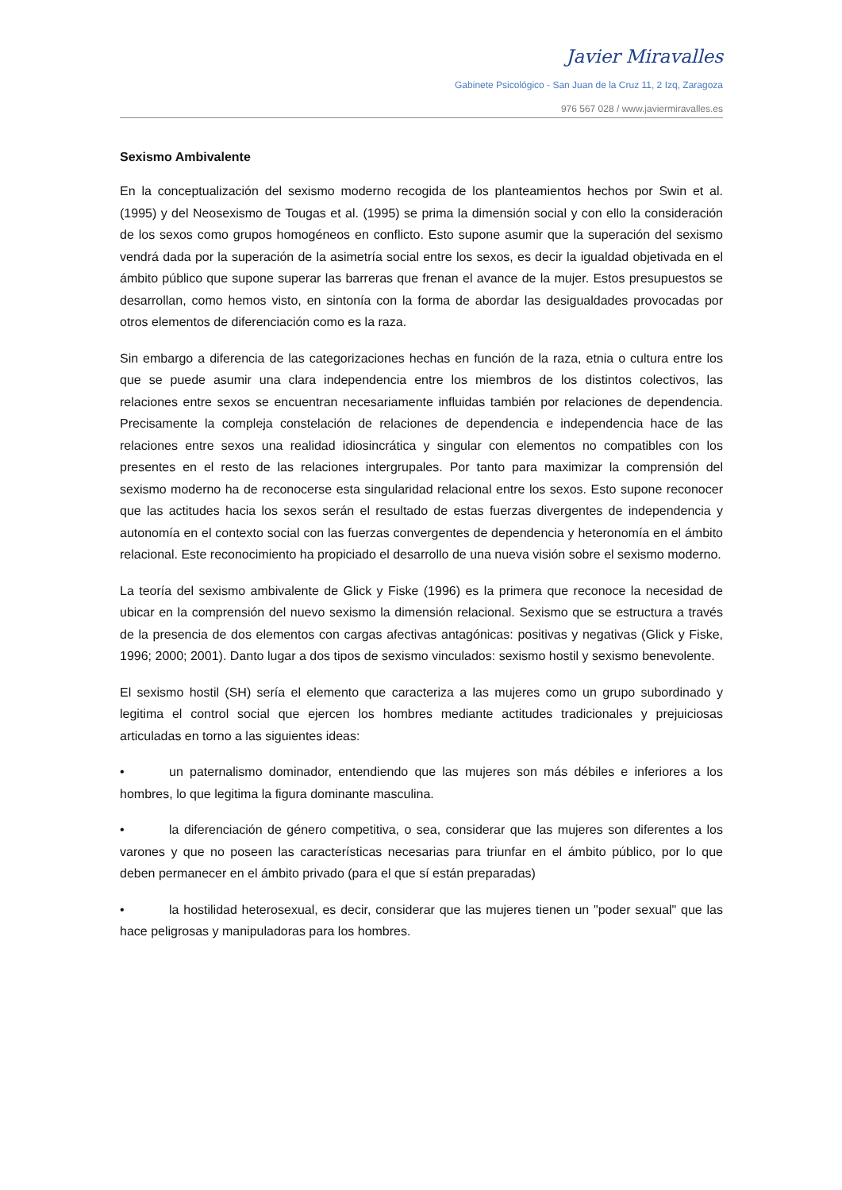Javier Miravalles
Gabinete Psicológico - San Juan de la Cruz 11, 2 Izq, Zaragoza
976 567 028 / www.javiermiravalles.es
Sexismo Ambivalente
En la conceptualización del sexismo moderno recogida de los planteamientos hechos por Swin et al. (1995) y del Neosexismo de Tougas et al. (1995) se prima la dimensión social y con ello la consideración de los sexos como grupos homogéneos en conflicto. Esto supone asumir que la superación del sexismo vendrá dada por la superación de la asimetría social entre los sexos, es decir la igualdad objetivada en el ámbito público que supone superar las barreras que frenan el avance de la mujer. Estos presupuestos se desarrollan, como hemos visto, en sintonía con la forma de abordar las desigualdades provocadas por otros elementos de diferenciación como es la raza.
Sin embargo a diferencia de las categorizaciones hechas en función de la raza, etnia o cultura entre los que se puede asumir una clara independencia entre los miembros de los distintos colectivos, las relaciones entre sexos se encuentran necesariamente influidas también por relaciones de dependencia. Precisamente la compleja constelación de relaciones de dependencia e independencia hace de las relaciones entre sexos una realidad idiosincrática y singular con elementos no compatibles con los presentes en el resto de las relaciones intergrupales. Por tanto para maximizar la comprensión del sexismo moderno ha de reconocerse esta singularidad relacional entre los sexos. Esto supone reconocer que las actitudes hacia los sexos serán el resultado de estas fuerzas divergentes de independencia y autonomía en el contexto social con las fuerzas convergentes de dependencia y heteronomía en el ámbito relacional. Este reconocimiento ha propiciado el desarrollo de una nueva visión sobre el sexismo moderno.
La teoría del sexismo ambivalente de Glick y Fiske (1996) es la primera que reconoce la necesidad de ubicar en la comprensión del nuevo sexismo la dimensión relacional. Sexismo que se estructura a través de la presencia de dos elementos con cargas afectivas antagónicas: positivas y negativas (Glick y Fiske, 1996; 2000; 2001). Danto lugar a dos tipos de sexismo vinculados: sexismo hostil y sexismo benevolente.
El sexismo hostil (SH) sería el elemento que caracteriza a las mujeres como un grupo subordinado y legitima el control social que ejercen los hombres mediante actitudes tradicionales y prejuiciosas articuladas en torno a las siguientes ideas:
• un paternalismo dominador, entendiendo que las mujeres son más débiles e inferiores a los hombres, lo que legitima la figura dominante masculina.
• la diferenciación de género competitiva, o sea, considerar que las mujeres son diferentes a los varones y que no poseen las características necesarias para triunfar en el ámbito público, por lo que deben permanecer en el ámbito privado (para el que sí están preparadas)
• la hostilidad heterosexual, es decir, considerar que las mujeres tienen un "poder sexual" que las hace peligrosas y manipuladoras para los hombres.